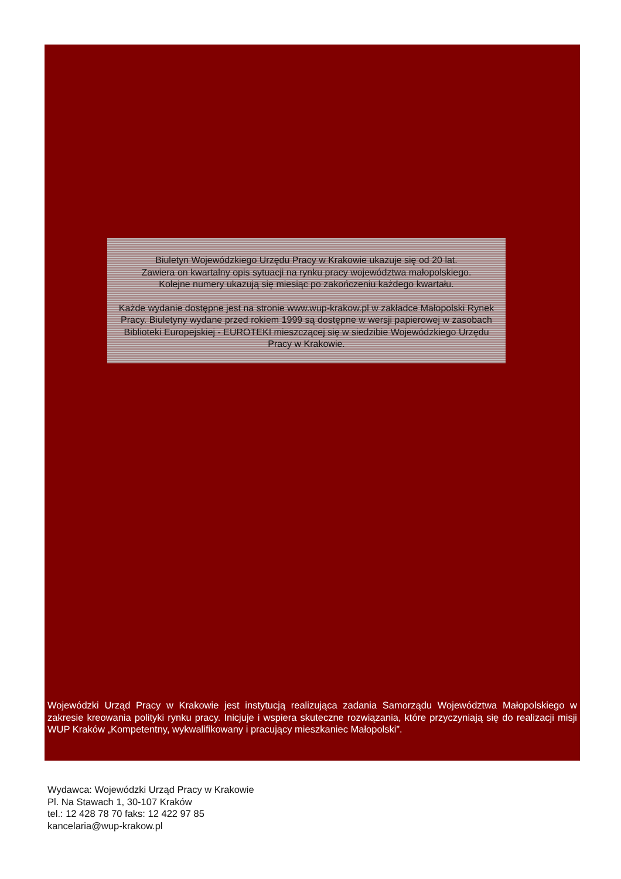Biuletyn Wojewódzkiego Urzędu Pracy w Krakowie ukazuje się od 20 lat.
Zawiera on kwartalny opis sytuacji na rynku pracy województwa małopolskiego.
Kolejne numery ukazują się miesiąc po zakończeniu każdego kwartału.
Każde wydanie dostępne jest na stronie www.wup-krakow.pl w zakładce Małopolski Rynek Pracy. Biuletyny wydane przed rokiem 1999 są dostępne w wersji papierowej w zasobach Biblioteki Europejskiej - EUROTEKI mieszczącej się w siedzibie Wojewódzkiego Urzędu Pracy w Krakowie.
Wojewódzki Urząd Pracy w Krakowie jest instytucją realizująca zadania Samorządu Województwa Małopolskiego w zakresie kreowania polityki rynku pracy. Inicjuje i wspiera skuteczne rozwiązania, które przyczyniają się do realizacji misji WUP Kraków „Kompetentny, wykwalifikowany i pracujący mieszkaniec Małopolski”.
Wydawca: Wojewódzki Urząd Pracy w Krakowie
Pl. Na Stawach 1, 30-107 Kraków
tel.: 12 428 78 70 faks: 12 422 97 85
kancelaria@wup-krakow.pl